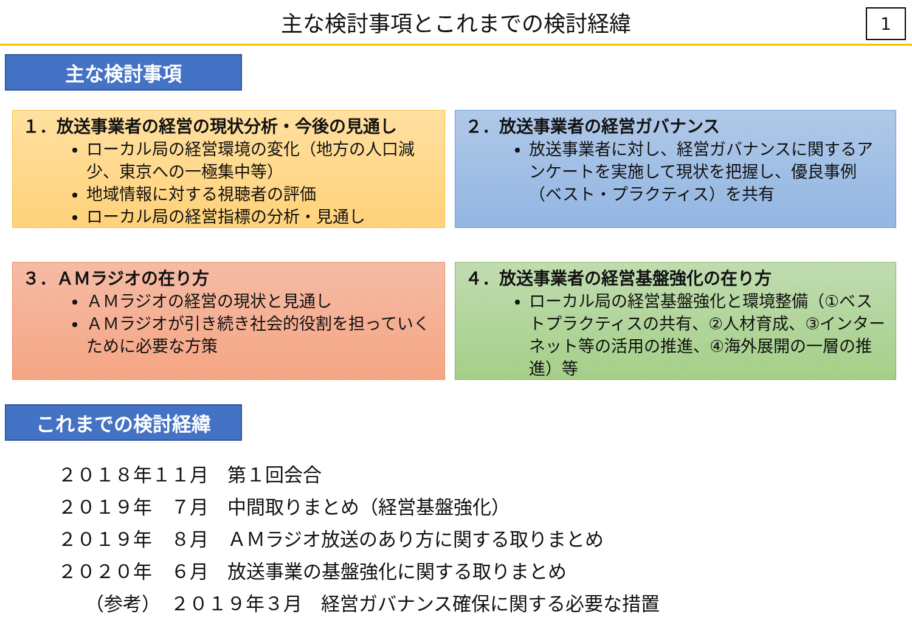主な検討事項とこれまでの検討経緯
1
主な検討事項
１．放送事業者の経営の現状分析・今後の見通し
ローカル局の経営環境の変化（地方の人口減少、東京への一極集中等）
地域情報に対する視聴者の評価
ローカル局の経営指標の分析・見通し
２．放送事業者の経営ガバナンス
放送事業者に対し、経営ガバナンスに関するアンケートを実施して現状を把握し、優良事例（ベスト・プラクティス）を共有
３．ＡＭラジオの在り方
ＡＭラジオの経営の現状と見通し
ＡＭラジオが引き続き社会的役割を担っていくために必要な方策
４．放送事業者の経営基盤強化の在り方
ローカル局の経営基盤強化と環境整備（①ベストプラクティスの共有、②人材育成、③インターネット等の活用の推進、④海外展開の一層の推進）等
これまでの検討経緯
２０１８年１１月　第１回会合
２０１９年　７月　中間取りまとめ（経営基盤強化）
２０１９年　８月　ＡＭラジオ放送のあり方に関する取りまとめ
２０２０年　６月　放送事業の基盤強化に関する取りまとめ
（参考）　２０１９年３月　経営ガバナンス確保に関する必要な措置